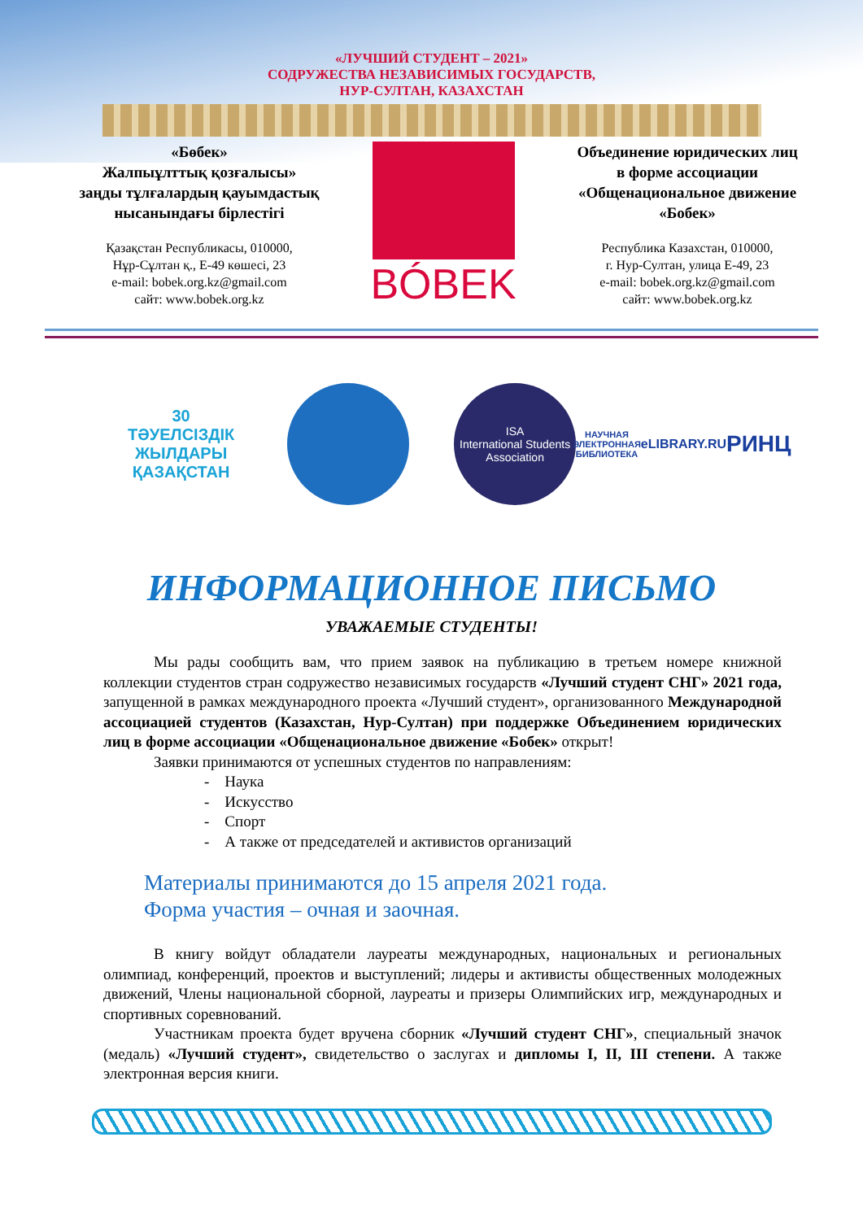«ЛУЧШИЙ СТУДЕНТ – 2021»
СОДРУЖЕСТВА НЕЗАВИСИМЫХ ГОСУДАРСТВ,
НУР-СУЛТАН, КАЗАХСТАН
«Бөбек»
Жалпыұлттық қозғалысы»
заңды тұлғалардың қауымдастық
нысанындағы бірлестігі
Қазақстан Республикасы, 010000,
Нұр-Сұлтан қ., Е-49 көшесі, 23
e-mail: bobek.org.kz@gmail.com
сайт: www.bobek.org.kz
BÓBEK
Объединение юридических лиц
в форме ассоциации
«Общенациональное движение
«Бобек»
Республика Казахстан, 010000,
г. Нур-Султан, улица Е-49, 23
e-mail: bobek.org.kz@gmail.com
сайт: www.bobek.org.kz
30
ТӘУЕЛСІЗДІК ЖЫЛДАРЫ
ҚАЗАҚСТАН
ISA
International Students Association
НАУЧНАЯ ЭЛЕКТРОННАЯ БИБЛИОТЕКА
eLIBRARY.RU
РИНЦ
ИНФОРМАЦИОННОЕ ПИСЬМО
УВАЖАЕМЫЕ СТУДЕНТЫ!
Мы рады сообщить вам, что прием заявок на публикацию в третьем номере книжной коллекции студентов стран содружество независимых государств «Лучший студент СНГ» 2021 года, запущенной в рамках международного проекта «Лучший студент», организованного Международной ассоциацией студентов (Казахстан, Нур-Султан) при поддержке Объединением юридических лиц в форме ассоциации «Общенациональное движение «Бобек» открыт!
Заявки принимаются от успешных студентов по направлениям:
- Наука
- Искусство
- Спорт
- А также от председателей и активистов организаций
Материалы принимаются до 15 апреля 2021 года.
Форма участия – очная и заочная.
В книгу войдут обладатели лауреаты международных, национальных и региональных олимпиад, конференций, проектов и выступлений; лидеры и активисты общественных молодежных движений, Члены национальной сборной, лауреаты и призеры Олимпийских игр, международных и спортивных соревнований.
Участникам проекта будет вручена сборник «Лучший студент СНГ», специальный значок (медаль) «Лучший студент», свидетельство о заслугах и дипломы I, II, III степени. А также электронная версия книги.